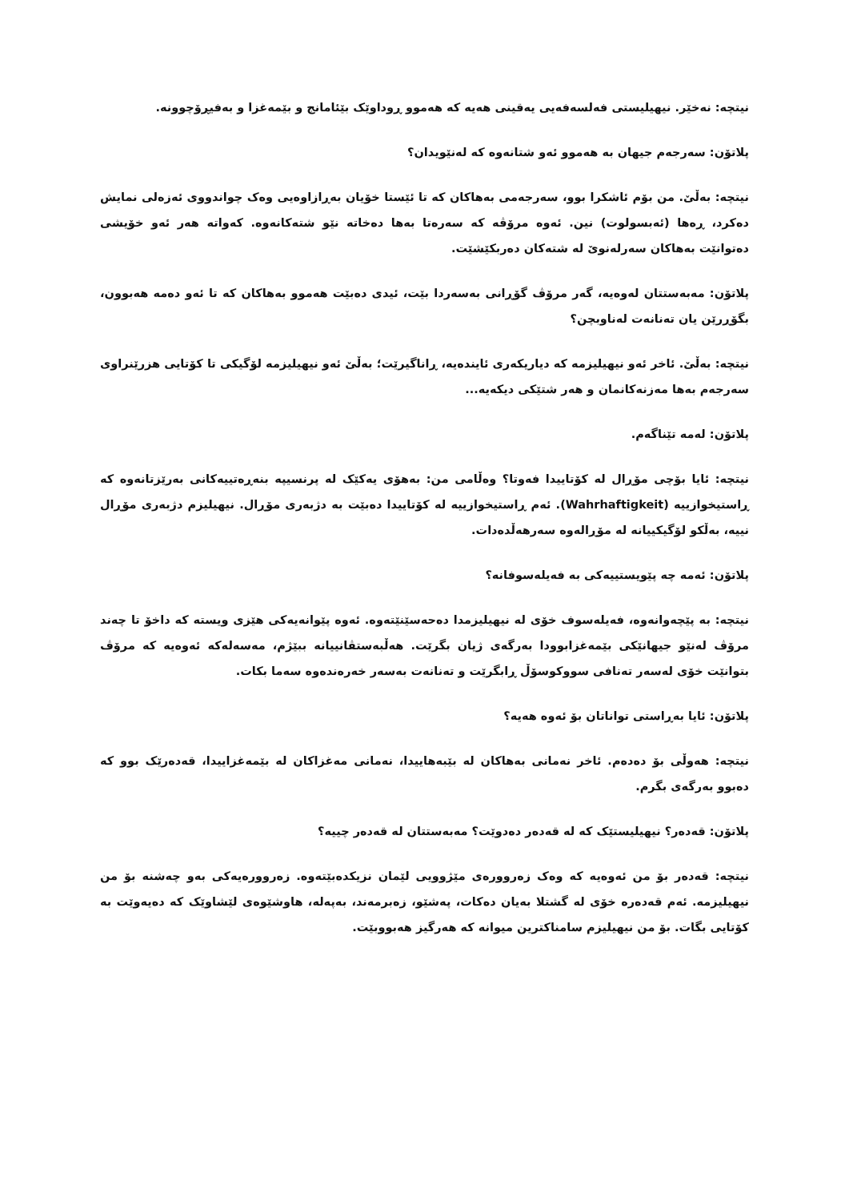نیتچە: نەخێر. نیهیلیستی فەلسەفەیی یەقینی هەیە کە هەموو ڕوداوێک بێئامانج و بێمەغزا و بەفیڕۆچوونە.
پلاتۆن: سەرجەم جیهان بە هەموو ئەو شتانەوە کە لەنێویدان؟
نیتچە: بەڵێ. من بۆم ئاشکرا بوو، سەرجەمی بەهاکان کە تا ئێستا خۆیان بەڕازاوەیی وەک چواندووی ئەزەلی نمایش دەکرد، ڕەها (ئەبسولوت) نین. ئەوە مرۆڤە کە سەرەتا بەها دەخاتە نێو شتەکانەوە. کەواتە هەر ئەو خۆیشی دەتوانێت بەهاکان سەرلەنوێ لە شتەکان دەربکێشێت.
پلاتۆن: مەبەستتان لەوەیە، گەر مرۆڤ گۆڕانی بەسەردا بێت، ئیدی دەبێت هەموو بەهاکان کە تا ئەو دەمە هەبوون، بگۆڕرێن یان تەنانەت لەناوبچن؟
نیتچە: بەڵێ. ئاخر ئەو نیهیلیزمە کە دیاریکەری ئایندەیە، ڕاناگیرێت؛ بەڵێ ئەو نیهیلیزمە لۆگیکی تا کۆتایی هزرێنراوی سەرجەم بەها مەزنەکانمان و هەر شتێکی دیکەیە...
پلاتۆن: لەمە تێناگەم.
نیتچە: ئایا بۆچی مۆڕال لە کۆتاییدا فەوتا؟ وەڵامی من: بەهۆی یەکێک لە پرنسیپە بنەڕەتییەکانی بەرێزتانەوە کە ڕاستیخوازییە (Wahrhaftigkeit). ئەم ڕاستیخوازییە لە کۆتاییدا دەبێت بە دژبەری مۆڕال. نیهیلیزم دژبەری مۆڕال نییە، بەڵکو لۆگیکییانە لە مۆڕالەوە سەرهەڵدەدات.
پلاتۆن: ئەمە چە پێویستییەکی بە فەیلەسوفانە؟
نیتچە: بە پێچەوانەوە، فەیلەسوف خۆی لە نیهیلیزمدا دەحەسێنێتەوە. ئەوە پێوانەیەکی هێزی ویستە کە داخۆ تا چەند مرۆڤ لەنێو جیهانێکی بێمەغزابوودا بەرگەی ژیان بگرێت. هەڵبەستڤانییانە ببێژم، مەسەلەکە ئەوەیە کە مرۆڤ بتوانێت خۆی لەسەر تەنافی سووکوسۆڵ ڕابگرێت و تەنانەت بەسەر خەرەندەوە سەما بکات.
پلاتۆن: ئایا بەڕاستی تواناتان بۆ ئەوە هەیە؟
نیتچە: هەوڵی بۆ دەدەم. ئاخر نەمانی بەهاکان لە بێبەهاییدا، نەمانی مەغزاکان لە بێمەغزاییدا، قەدەرێک بوو کە دەبوو بەرگەی بگرم.
پلاتۆن: قەدەر؟ نیهیلیستێک کە لە قەدەر دەدوێت؟ مەبەستتان لە قەدەر چییە؟
نیتچە: قەدەر بۆ من ئەوەیە کە وەک زەروورەی مێژوویی لێمان نزیکدەبێتەوە. زەروورەیەکی بەو چەشنە بۆ من نیهیلیزمە. ئەم قەدەرە خۆی لە گشتلا بەیان دەکات، پەشێو، زەبرمەند، بەپەلە، هاوشێوەی لێشاوێک کە دەیەوێت بە کۆتایی بگات. بۆ من نیهیلیزم سامناکترین میوانە کە هەرگیز هەبووبێت.